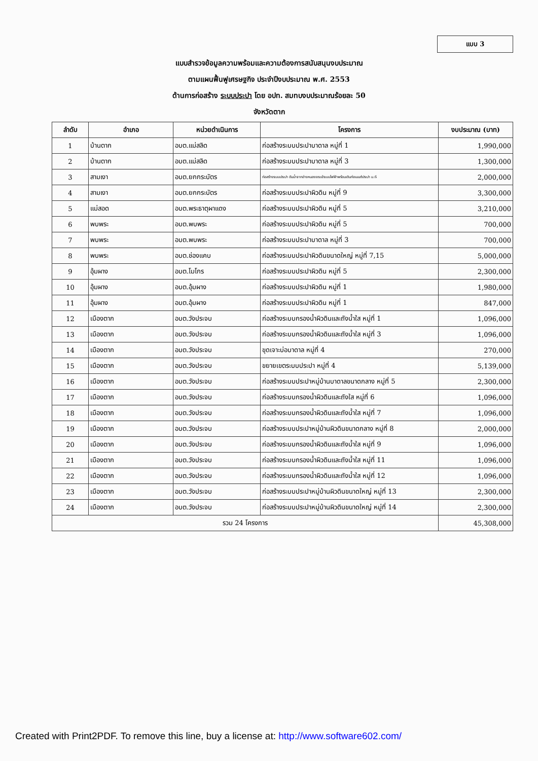แบบ 3
แบบสำรวจข้อมูลความพร้อมและความต้องการสนับสนุนงบประมาณ
ตามแผนฟื้นฟูเศรษฐกิจ ประจำปีงบประมาณ พ.ศ. 2553
ด้านการก่อสร้าง ระบบประปา โดย อปท. สมทบงบประมาณร้อยละ 50
จังหวัดตาก
| ลำดับ | อำเภอ | หน่วยดำเนินการ | โครงการ | งบประมาณ (บาท) |
| --- | --- | --- | --- | --- |
| 1 | บ้านตาก | อบต.แม่สลิด | ก่อสร้างระบบประปาบาดาล หมู่ที่ 1 | 1,990,000 |
| 2 | บ้านตาก | อบต.แม่สลิด | ก่อสร้างระบบประปาบาดาล หมู่ที่ 3 | 1,300,000 |
| 3 | สามเงา | อบต.ยกกระบัตร | ก่อสร้างระบบประปา ดันน้ำจากอ่างหนองจระเข้ระบบไฟฟ้าพร้อมเดินท่อเมนต์ประปา ม.6 | 2,000,000 |
| 4 | สามเงา | อบต.ยกกระบัตร | ก่อสร้างระบบประปาผิวดิน หมู่ที่ 9 | 3,300,000 |
| 5 | แม่สอด | อบต.พระธาตุผาแดง | ก่อสร้างระบบประปาผิวดิน หมู่ที่ 5 | 3,210,000 |
| 6 | พบพระ | อบต.พบพระ | ก่อสร้างระบบประปาผิวดิน หมู่ที่ 5 | 700,000 |
| 7 | พบพระ | อบต.พบพระ | ก่อสร้างระบบประปาบาดาล หมู่ที่ 3 | 700,000 |
| 8 | พบพระ | อบต.ช่องแคบ | ก่อสร้างระบบประปาผิวดินขนาดใหญ่ หมู่ที่ 7,15 | 5,000,000 |
| 9 | อุ้มผาง | อบต.โมโกร | ก่อสร้างระบบประปาผิวดิน หมู่ที่ 5 | 2,300,000 |
| 10 | อุ้มผาง | อบต.อุ้มผาง | ก่อสร้างระบบประปาผิวดิน หมู่ที่ 1 | 1,980,000 |
| 11 | อุ้มผาง | อบต.อุ้มผาง | ก่อสร้างระบบประปาผิวดิน หมู่ที่ 1 | 847,000 |
| 12 | เมืองตาก | อบต.วังประจบ | ก่อสร้างระบบกรองน้ำผิวดินและถังน้ำใส หมู่ที่ 1 | 1,096,000 |
| 13 | เมืองตาก | อบต.วังประจบ | ก่อสร้างระบบกรองน้ำผิวดินและถังน้ำใส หมู่ที่ 3 | 1,096,000 |
| 14 | เมืองตาก | อบต.วังประจบ | ขุดเจาะบ่อบาดาล หมู่ที่ 4 | 270,000 |
| 15 | เมืองตาก | อบต.วังประจบ | ขยายเขตระบบประปา หมู่ที่ 4 | 5,139,000 |
| 16 | เมืองตาก | อบต.วังประจบ | ก่อสร้างระบบประปาหมู่บ้านบาดาลขนาดกลาง หมู่ที่ 5 | 2,300,000 |
| 17 | เมืองตาก | อบต.วังประจบ | ก่อสร้างระบบกรองน้ำผิวดินและถังใส หมู่ที่ 6 | 1,096,000 |
| 18 | เมืองตาก | อบต.วังประจบ | ก่อสร้างระบบกรองน้ำผิวดินและถังน้ำใส หมู่ที่ 7 | 1,096,000 |
| 19 | เมืองตาก | อบต.วังประจบ | ก่อสร้างระบบประปาหมู่บ้านผิวดินขนาดกลาง หมู่ที่ 8 | 2,000,000 |
| 20 | เมืองตาก | อบต.วังประจบ | ก่อสร้างระบบกรองน้ำผิวดินและถังน้ำใส หมู่ที่ 9 | 1,096,000 |
| 21 | เมืองตาก | อบต.วังประจบ | ก่อสร้างระบบกรองน้ำผิวดินและถังน้ำใส หมู่ที่ 11 | 1,096,000 |
| 22 | เมืองตาก | อบต.วังประจบ | ก่อสร้างระบบกรองน้ำผิวดินและถังน้ำใส หมู่ที่ 12 | 1,096,000 |
| 23 | เมืองตาก | อบต.วังประจบ | ก่อสร้างระบบประปาหมู่บ้านผิวดินขนาดใหญ่ หมู่ที่ 13 | 2,300,000 |
| 24 | เมืองตาก | อบต.วังประจบ | ก่อสร้างระบบประปาหมู่บ้านผิวดินขนาดใหญ่ หมู่ที่ 14 | 2,300,000 |
| รวม 24 โครงการ | | | | 45,308,000 |
Created with Print2PDF. To remove this line, buy a license at: http://www.software602.com/